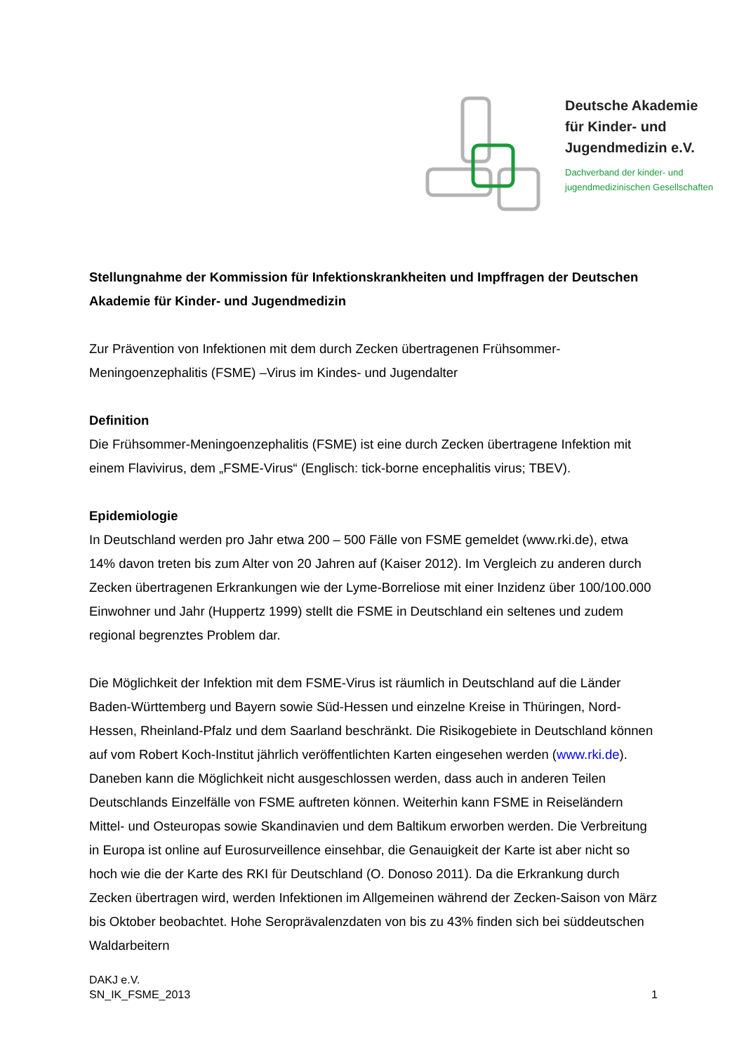Deutsche Akademie
für Kinder- und
Jugendmedizin e.V.
Dachverband der kinder- und
jugendmedizinischen Gesellschaften
Stellungnahme der Kommission für Infektionskrankheiten und Impffragen der Deutschen Akademie für Kinder- und Jugendmedizin
Zur Prävention von Infektionen mit dem durch Zecken übertragenen Frühsommer-Meningoenzephalitis (FSME) –Virus im Kindes- und Jugendalter
Definition
Die Frühsommer-Meningoenzephalitis (FSME) ist eine durch Zecken übertragene Infektion mit einem Flavivirus, dem „FSME-Virus“ (Englisch: tick-borne encephalitis virus; TBEV).
Epidemiologie
In Deutschland werden pro Jahr etwa 200 – 500 Fälle von FSME gemeldet (www.rki.de), etwa 14% davon treten bis zum Alter von 20 Jahren auf (Kaiser 2012). Im Vergleich zu anderen durch Zecken übertragenen Erkrankungen wie der Lyme-Borreliose mit einer Inzidenz über 100/100.000 Einwohner und Jahr (Huppertz 1999) stellt die FSME in Deutschland ein seltenes und zudem regional begrenztes Problem dar.
Die Möglichkeit der Infektion mit dem FSME-Virus ist räumlich in Deutschland auf die Länder Baden-Württemberg und Bayern sowie Süd-Hessen und einzelne Kreise in Thüringen, Nord-Hessen, Rheinland-Pfalz und dem Saarland beschränkt. Die Risikogebiete in Deutschland können auf vom Robert Koch-Institut jährlich veröffentlichten Karten eingesehen werden (www.rki.de). Daneben kann die Möglichkeit nicht ausgeschlossen werden, dass auch in anderen Teilen Deutschlands Einzelfälle von FSME auftreten können. Weiterhin kann FSME in Reiseländern Mittel- und Osteuropas sowie Skandinavien und dem Baltikum erworben werden. Die Verbreitung in Europa ist online auf Eurosurveillence einsehbar, die Genauigkeit der Karte ist aber nicht so hoch wie die der Karte des RKI für Deutschland (O. Donoso 2011). Da die Erkrankung durch Zecken übertragen wird, werden Infektionen im Allgemeinen während der Zecken-Saison von März bis Oktober beobachtet. Hohe Seroprävalenzdaten von bis zu 43% finden sich bei süddeutschen Waldarbeitern
DAKJ e.V.
SN_IK_FSME_2013
1